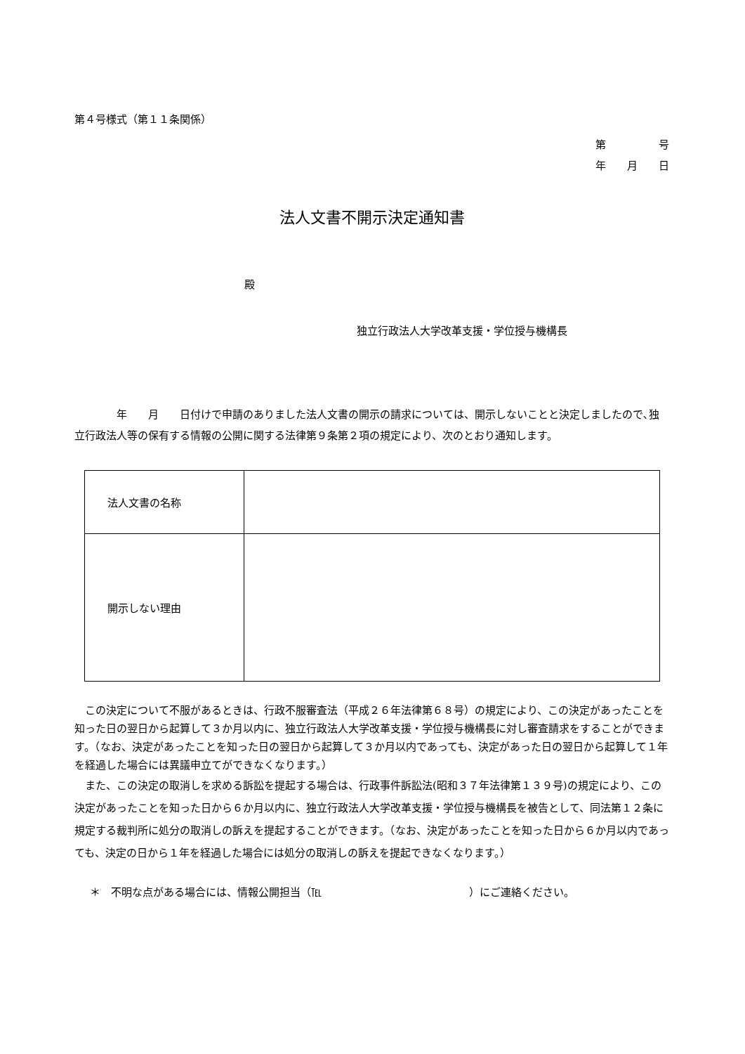第４号様式（第１１条関係）
第　　　　　号
年　　月　　日
法人文書不開示決定通知書
殿
独立行政法人大学改革支援・学位授与機構長
　　　　年　　月　　日付けで申請のありました法人文書の開示の請求については、開示しないことと決定しましたので､独立行政法人等の保有する情報の公開に関する法律第９条第２項の規定により、次のとおり通知します。
| 法人文書の名称 | |
| 開示しない理由 | |
　この決定について不服があるときは、行政不服審査法（平成２６年法律第６８号）の規定により、この決定があったことを知った日の翌日から起算して３か月以内に、独立行政法人大学改革支援・学位授与機構長に対し審査請求をすることができます。（なお、決定があったことを知った日の翌日から起算して３か月以内であっても、決定があった日の翌日から起算して１年を経過した場合には異議申立てができなくなります。）
　また、この決定の取消しを求める訴訟を提起する場合は、行政事件訴訟法(昭和３７年法律第１３９号)の規定により、この決定があったことを知った日から６か月以内に、独立行政法人大学改革支援・学位授与機構長を被告として、同法第１２条に規定する裁判所に処分の取消しの訴えを提起することができます。（なお、決定があったことを知った日から６か月以内であっても、決定の日から１年を経過した場合には処分の取消しの訴えを提起できなくなります。）
＊　不明な点がある場合には、情報公開担当（℡　　　　　　　　　　　　　　）にご連絡ください。